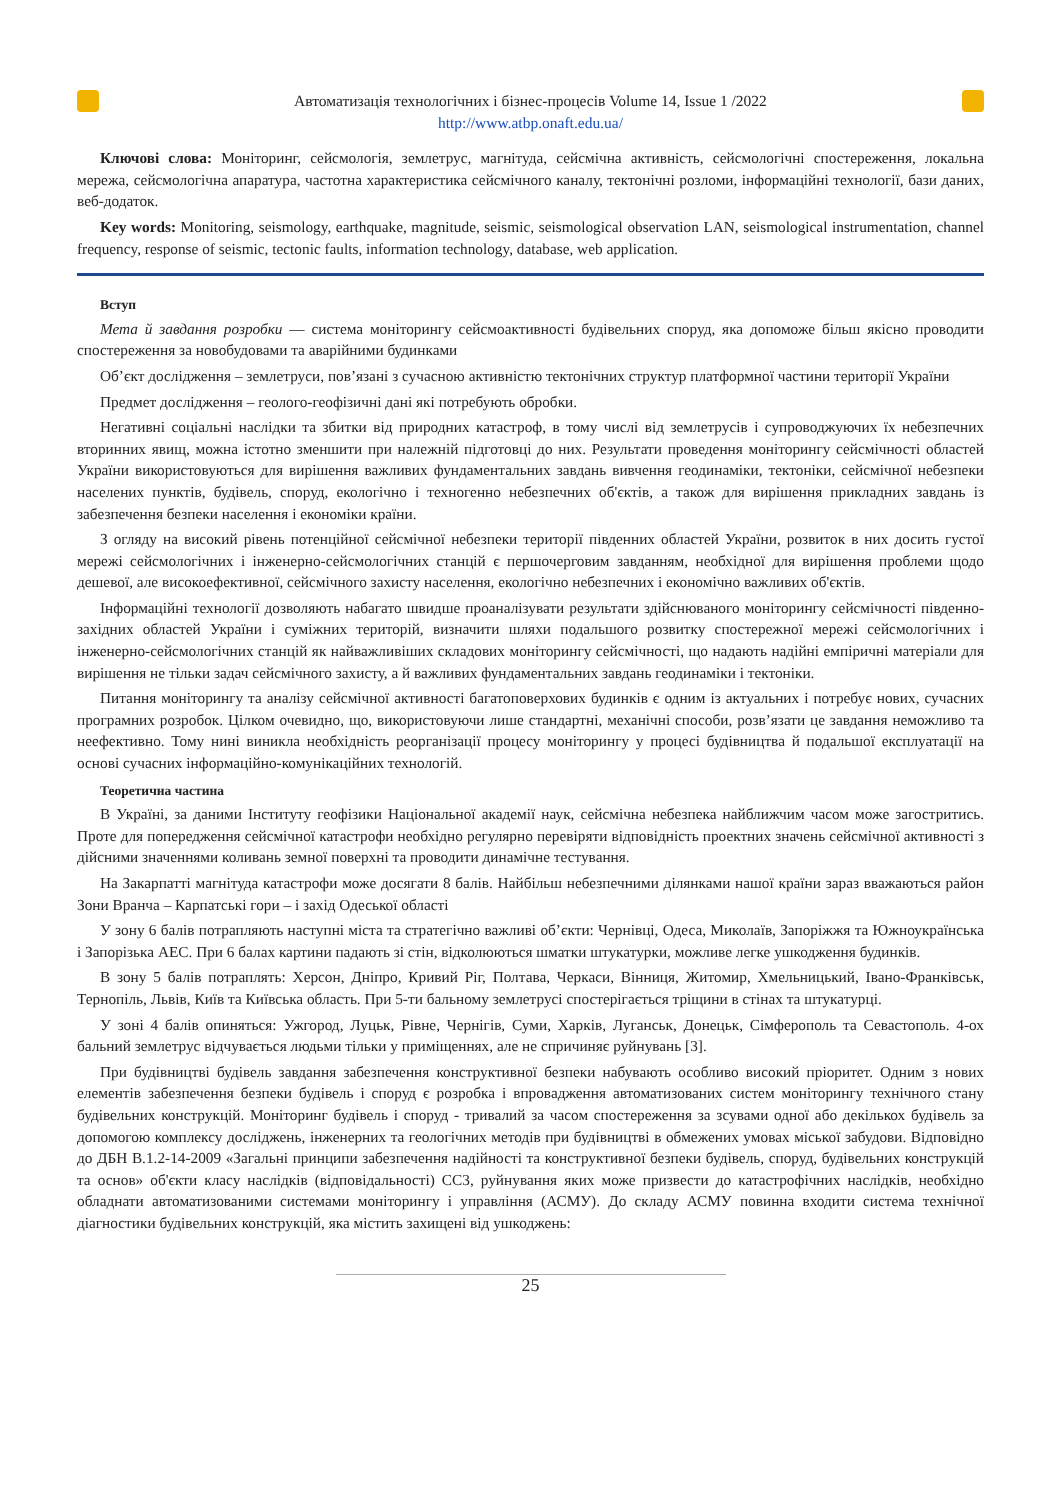Автоматизація технологічних і бізнес-процесів Volume 14, Issue 1 /2022
http://www.atbp.onaft.edu.ua/
Ключові слова: Моніторинг, сейсмологія, землетрус, магнітуда, сейсмічна активність, сейсмологічні спостереження, локальна мережа, сейсмологічна апаратура, частотна характеристика сейсмічного каналу, тектонічні розломи, інформаційні технології, бази даних, веб-додаток.
Key words: Monitoring, seismology, earthquake, magnitude, seismic, seismological observation LAN, seismological instrumentation, channel frequency, response of seismic, tectonic faults, information technology, database, web application.
Вступ
Мета й завдання розробки — система моніторингу сейсмоактивності будівельних споруд, яка допоможе більш якісно проводити спостереження за новобудовами та аварійними будинками
Об’єкт дослідження – землетруси, пов’язані з сучасною активністю тектонічних структур платформної частини території України
Предмет дослідження – геолого-геофізичні дані які потребують обробки.
Негативні соціальні наслідки та збитки від природних катастроф, в тому числі від землетрусів і супроводжуючих їх небезпечних вторинних явищ, можна істотно зменшити при належній підготовці до них. Результати проведення моніторингу сейсмічності областей України використовуються для вирішення важливих фундаментальних завдань вивчення геодинаміки, тектоніки, сейсмічної небезпеки населених пунктів, будівель, споруд, екологічно і техногенно небезпечних об'єктів, а також для вирішення прикладних завдань із забезпечення безпеки населення і економіки країни.
З огляду на високий рівень потенційної сейсмічної небезпеки території південних областей України, розвиток в них досить густої мережі сейсмологічних і інженерно-сейсмологічних станцій є першочерговим завданням, необхідної для вирішення проблеми щодо дешевої, але високоефективної, сейсмічного захисту населення, екологічно небезпечних і економічно важливих об'єктів.
Інформаційні технології дозволяють набагато швидше проаналізувати результати здійснюваного моніторингу сейсмічності південно-західних областей України і суміжних територій, визначити шляхи подальшого розвитку спостережної мережі сейсмологічних і інженерно-сейсмологічних станцій як найважливіших складових моніторингу сейсмічності, що надають надійні емпіричні матеріали для вирішення не тільки задач сейсмічного захисту, а й важливих фундаментальних завдань геодинаміки і тектоніки.
Питання моніторингу та аналізу сейсмічної активності багатоповерхових будинків є одним із актуальних і потребує нових, сучасних програмних розробок. Цілком очевидно, що, використовуючи лише стандартні, механічні способи, розв’язати це завдання неможливо та неефективно. Тому нині виникла необхідність реорганізації процесу моніторингу у процесі будівництва й подальшої експлуатації на основі сучасних інформаційно-комунікаційних технологій.
Теоретична частина
В Україні, за даними Інституту геофізики Національної академії наук, сейсмічна небезпека найближчим часом може загостритись. Проте для попередження сейсмічної катастрофи необхідно регулярно перевіряти відповідність проектних значень сейсмічної активності з дійсними значеннями коливань земної поверхні та проводити динамічне тестування.
На Закарпатті магнітуда катастрофи може досягати 8 балів. Найбільш небезпечними ділянками нашої країни зараз вважаються район Зони Вранча – Карпатські гори – і захід Одеської області
У зону 6 балів потрапляють наступні міста та стратегічно важливі об’єкти: Чернівці, Одеса, Миколаїв, Запоріжжя та Южноукраїнська і Запорізька АЕС. При 6 балах картини падають зі стін, відколюються шматки штукатурки, можливе легке ушкодження будинків.
В зону 5 балів потраплять: Херсон, Дніпро, Кривий Ріг, Полтава, Черкаси, Вінниця, Житомир, Хмельницький, Івано-Франківськ, Тернопіль, Львів, Київ та Київська область. При 5-ти бальному землетрусі спостерігається тріщини в стінах та штукатурці.
У зоні 4 балів опиняться: Ужгород, Луцьк, Рівне, Чернігів, Суми, Харків, Луганськ, Донецьк, Сімферополь та Севастополь. 4-ох бальний землетрус відчувається людьми тільки у приміщеннях, але не спричиняє руйнувань [3].
При будівництві будівель завдання забезпечення конструктивної безпеки набувають особливо високий пріоритет. Одним з нових елементів забезпечення безпеки будівель і споруд є розробка і впровадження автоматизованих систем моніторингу технічного стану будівельних конструкцій. Моніторинг будівель і споруд - тривалий за часом спостереження за зсувами одної або декількох будівель за допомогою комплексу досліджень, інженерних та геологічних методів при будівництві в обмежених умовах міської забудови. Відповідно до ДБН В.1.2-14-2009 «Загальні принципи забезпечення надійності та конструктивної безпеки будівель, споруд, будівельних конструкцій та основ» об'єкти класу наслідків (відповідальності) СС3, руйнування яких може призвести до катастрофічних наслідків, необхідно обладнати автоматизованими системами моніторингу і управління (АСМУ). До складу АСМУ повинна входити система технічної діагностики будівельних конструкцій, яка містить захищені від ушкоджень:
25